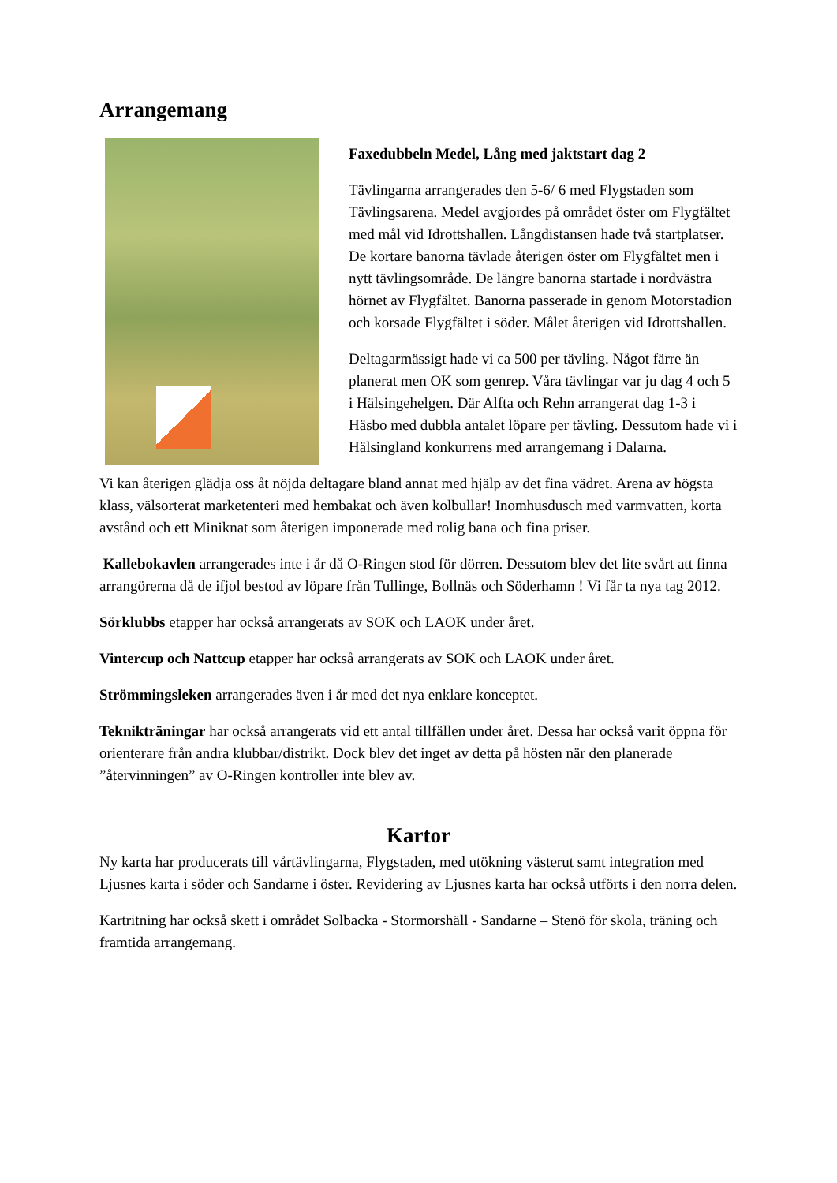Arrangemang
Faxedubbeln Medel, Lång med jaktstart dag 2
Tävlingarna arrangerades den 5-6/ 6 med Flygstaden som Tävlingsarena. Medel avgjordes på området öster om Flygfältet med mål vid Idrottshallen. Långdistansen hade två startplatser. De kortare banorna tävlade återigen öster om Flygfältet men i nytt tävlingsområde. De längre banorna startade i nordvästra hörnet av Flygfältet. Banorna passerade in genom Motorstadion och korsade Flygfältet i söder. Målet återigen vid Idrottshallen.
Deltagarmässigt hade vi ca 500 per tävling. Något färre än planerat men OK som genrep. Våra tävlingar var ju dag 4 och 5 i Hälsingehelgen. Där Alfta och Rehn arrangerat dag 1-3 i Häsbo med dubbla antalet löpare per tävling. Dessutom hade vi i Hälsingland konkurrens med arrangemang i Dalarna.
Vi kan återigen glädja oss åt nöjda deltagare bland annat med hjälp av det fina vädret. Arena av högsta klass, välsorterat marketenteri med hembakat och även kolbullar! Inomhusdusch med varmvatten, korta avstånd och ett Miniknat som återigen imponerade med rolig bana och fina priser.
Kallebokavlen arrangerades inte i år då O-Ringen stod för dörren. Dessutom blev det lite svårt att finna arrangörerna då de ifjol bestod av löpare från Tullinge, Bollnäs och Söderhamn ! Vi får ta nya tag 2012.
Sörklubbs etapper har också arrangerats av SOK och LAOK under året.
Vintercup och Nattcup etapper har också arrangerats av SOK och LAOK under året.
Strömmingsleken arrangerades även i år med det nya enklare konceptet.
Teknikträningar har också arrangerats vid ett antal tillfällen under året. Dessa har också varit öppna för orienterare från andra klubbar/distrikt. Dock blev det inget av detta på hösten när den planerade ”återvinningen” av O-Ringen kontroller inte blev av.
Kartor
Ny karta har producerats till vårtävlingarna, Flygstaden, med utökning västerut samt integration med Ljusnes karta i söder och Sandarne i öster. Revidering av Ljusnes karta har också utförts i den norra delen.
Kartritning har också skett i området Solbacka - Stormorshäll - Sandarne – Stenö för skola, träning och framtida arrangemang.